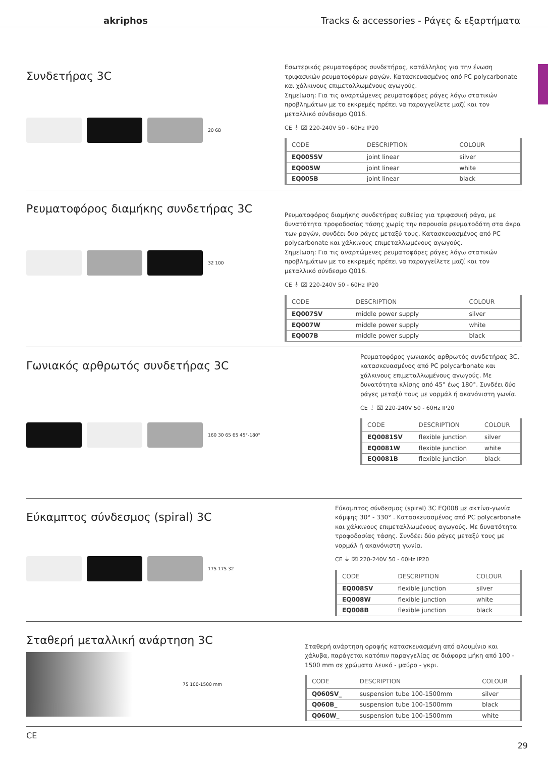akriphos Tracks & accessories - Ράγες & εξαρτήματα
Συνδετήρας 3C
20 68
Εσωτερικός ρευματοφόρος συνδετήρας, κατάλληλος για την ένωση τριφασικών ρευματοφόρων ραγών. Κατασκευασμένος από PC polycarbonate και χάλκινους επιμεταλλωμένους αγωγούς.
Σημείωση: Για τις αναρτώμενες ρευματοφόρες ράγες λόγω στατικών προβλημάτων με το εκκρεμές πρέπει να παραγγείλετε μαζί και τον μεταλλικό σύνδεσμο Q016.
CE ⏚ ⌧ 220-240V 50 - 60Hz IP20
| CODE | DESCRIPTION | COLOUR |
| --- | --- | --- |
| EQ005SV | joint linear | silver |
| EQ005W | joint linear | white |
| EQ005B | joint linear | black |
Ρευματοφόρος διαμήκης συνδετήρας 3C
32 100
Ρευματοφόρος διαμήκης συνδετήρας ευθείας για τριφασική ράγα, με δυνατότητα τροφοδοσίας τάσης χωρίς την παρουσία ρευματοδότη στα άκρα των ραγών, συνδέει δυο ράγες μεταξύ τους. Κατασκευασμένος από PC polycarbonate και χάλκινους επιμεταλλωμένους αγωγούς.
Σημείωση: Για τις αναρτώμενες ρευματοφόρες ράγες λόγω στατικών προβλημάτων με το εκκρεμές πρέπει να παραγγείλετε μαζί και τον μεταλλικό σύνδεσμο Q016.
CE ⏚ ⌧ 220-240V 50 - 60Hz IP20
| CODE | DESCRIPTION | COLOUR |
| --- | --- | --- |
| EQ007SV | middle power supply | silver |
| EQ007W | middle power supply | white |
| EQ007B | middle power supply | black |
Γωνιακός αρθρωτός συνδετήρας 3C
160 30 65 65 45°-180°
Ρευματοφόρος γωνιακός αρθρωτός συνδετήρας 3C, κατασκευασμένος από PC polycarbonate και χάλκινους επιμεταλλωμένους αγωγούς. Με δυνατότητα κλίσης από 45° έως 180°. Συνδέει δύο ράγες μεταξύ τους με νορμάλ ή ακανόνιστη γωνία.
CE ⏚ ⌧ 220-240V 50 - 60Hz IP20
| CODE | DESCRIPTION | COLOUR |
| --- | --- | --- |
| EQ0081SV | flexible junction | silver |
| EQ0081W | flexible junction | white |
| EQ0081B | flexible junction | black |
Εύκαμπτος σύνδεσμος (spiral) 3C
175 175 32
Εύκαμπτος σύνδεσμος (spiral) 3C EQ008 με ακτίνα-γωνία κάμψης 30° - 330° . Κατασκευασμένος από PC polycarbonate και χάλκινους επιμεταλλωμένους αγωγούς. Με δυνατότητα τροφοδοσίας τάσης. Συνδέει δύο ράγες μεταξύ τους με νορμάλ ή ακανόνιστη γωνία.
CE ⏚ ⌧ 220-240V 50 - 60Hz IP20
| CODE | DESCRIPTION | COLOUR |
| --- | --- | --- |
| EQ008SV | flexible junction | silver |
| EQ008W | flexible junction | white |
| EQ008B | flexible junction | black |
Σταθερή μεταλλική ανάρτηση 3C
75 100-1500 mm
Σταθερή ανάρτηση οροφής κατασκευασμένη από αλουμίνιο και χάλυβα, παράγεται κατόπιν παραγγελίας σε διάφορα μήκη από 100 - 1500 mm σε χρώματα λευκό - μαύρο - γκρι.
| CODE | DESCRIPTION | COLOUR |
| --- | --- | --- |
| Q060SV_ | suspension tube 100-1500mm | silver |
| Q060B_ | suspension tube 100-1500mm | black |
| Q060W_ | suspension tube 100-1500mm | white |
CE 29